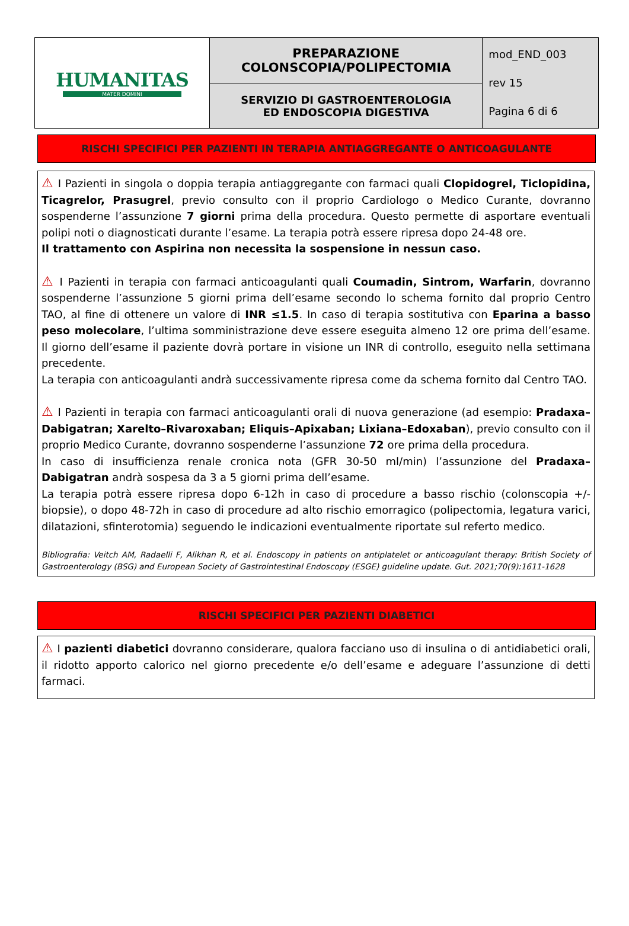| HUMANITAS MATER DOMINI | PREPARAZIONE COLONSCOPIA/POLIPECTOMIA | mod_END_003 rev 15 Pagina 6 di 6 |
| | SERVIZIO DI GASTROENTEROLOGIA ED ENDOSCOPIA DIGESTIVA | |
RISCHI SPECIFICI PER PAZIENTI IN TERAPIA ANTIAGGREGANTE O ANTICOAGULANTE
⚠ I Pazienti in singola o doppia terapia antiaggregante con farmaci quali Clopidogrel, Ticlopidina, Ticagrelor, Prasugrel, previo consulto con il proprio Cardiologo o Medico Curante, dovranno sospenderne l’assunzione 7 giorni prima della procedura. Questo permette di asportare eventuali polipi noti o diagnosticati durante l’esame. La terapia potrà essere ripresa dopo 24-48 ore.
Il trattamento con Aspirina non necessita la sospensione in nessun caso.
⚠ I Pazienti in terapia con farmaci anticoagulanti quali Coumadin, Sintrom, Warfarin, dovranno sospenderne l’assunzione 5 giorni prima dell’esame secondo lo schema fornito dal proprio Centro TAO, al fine di ottenere un valore di INR ≤1.5. In caso di terapia sostitutiva con Eparina a basso peso molecolare, l’ultima somministrazione deve essere eseguita almeno 12 ore prima dell’esame. Il giorno dell’esame il paziente dovrà portare in visione un INR di controllo, eseguito nella settimana precedente.
La terapia con anticoagulanti andrà successivamente ripresa come da schema fornito dal Centro TAO.
⚠ I Pazienti in terapia con farmaci anticoagulanti orali di nuova generazione (ad esempio: Pradaxa–Dabigatran; Xarelto–Rivaroxaban; Eliquis–Apixaban; Lixiana–Edoxaban), previo consulto con il proprio Medico Curante, dovranno sospenderne l’assunzione 72 ore prima della procedura.
In caso di insufficienza renale cronica nota (GFR 30-50 ml/min) l’assunzione del Pradaxa–Dabigatran andrà sospesa da 3 a 5 giorni prima dell’esame.
La terapia potrà essere ripresa dopo 6-12h in caso di procedure a basso rischio (colonscopia +/- biopsie), o dopo 48-72h in caso di procedure ad alto rischio emorragico (polipectomia, legatura varici, dilatazioni, sfinterotomia) seguendo le indicazioni eventualmente riportate sul referto medico.
Bibliografia: Veitch AM, Radaelli F, Alikhan R, et al. Endoscopy in patients on antiplatelet or anticoagulant therapy: British Society of Gastroenterology (BSG) and European Society of Gastrointestinal Endoscopy (ESGE) guideline update. Gut. 2021;70(9):1611-1628
RISCHI SPECIFICI PER PAZIENTI DIABETICI
⚠ I pazienti diabetici dovranno considerare, qualora facciano uso di insulina o di antidiabetici orali, il ridotto apporto calorico nel giorno precedente e/o dell’esame e adeguare l’assunzione di detti farmaci.